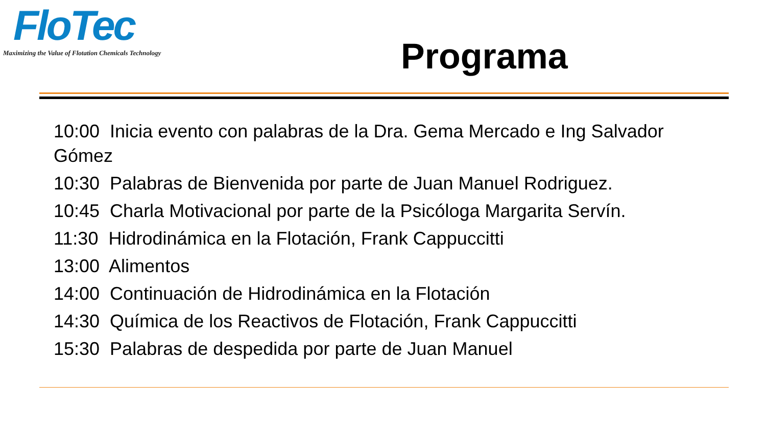FloTec
Maximizing the Value of Flotation Chemicals Technology
Programa
10:00 Inicia evento con palabras de la Dra. Gema Mercado e Ing Salvador Gómez
10:30 Palabras de Bienvenida por parte de Juan Manuel Rodriguez.
10:45 Charla Motivacional por parte de la Psicóloga Margarita Servín.
11:30 Hidrodinámica en la Flotación, Frank Cappuccitti
13:00 Alimentos
14:00 Continuación de Hidrodinámica en la Flotación
14:30 Química de los Reactivos de Flotación, Frank Cappuccitti
15:30 Palabras de despedida por parte de Juan Manuel